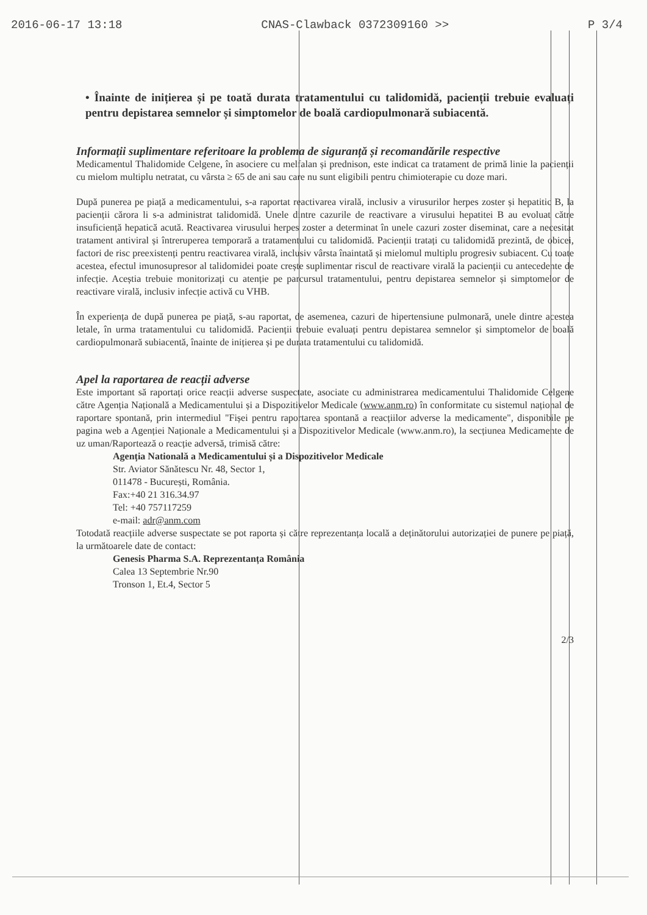2016-06-17 13:18 CNAS-Clawback 0372309160 >> P 3/4
• Înainte de inițierea și pe toată durata tratamentului cu talidomidă, pacienții trebuie evaluați pentru depistarea semnelor și simptomelor de boală cardiopulmonară subiacentă.
Informații suplimentare referitoare la problema de siguranță și recomandările respective
Medicamentul Thalidomide Celgene, în asociere cu melfalan și prednison, este indicat ca tratament de primă linie la pacienții cu mielom multiplu netratat, cu vârsta ≥ 65 de ani sau care nu sunt eligibili pentru chimioterapie cu doze mari.
După punerea pe piață a medicamentului, s-a raportat reactivarea virală, inclusiv a virusurilor herpes zoster și hepatitic B, la pacienții cărora li s-a administrat talidomidă. Unele dintre cazurile de reactivare a virusului hepatitei B au evoluat către insuficiență hepatică acută. Reactivarea virusului herpes zoster a determinat în unele cazuri zoster diseminat, care a necesitat tratament antiviral și întreruperea temporară a tratamentului cu talidomidă. Pacienții tratați cu talidomidă prezintă, de obicei, factori de risc preexistenți pentru reactivarea virală, inclusiv vârsta înaintată și mielomul multiplu progresiv subiacent. Cu toate acestea, efectul imunosupresor al talidomidei poate crește suplimentar riscul de reactivare virală la pacienții cu antecedente de infecție. Aceștia trebuie monitorizați cu atenție pe parcursul tratamentului, pentru depistarea semnelor și simptomelor de reactivare virală, inclusiv infecție activă cu VHB.
În experiența de după punerea pe piață, s-au raportat, de asemenea, cazuri de hipertensiune pulmonară, unele dintre acestea letale, în urma tratamentului cu talidomidă. Pacienții trebuie evaluați pentru depistarea semnelor și simptomelor de boală cardiopulmonară subiacentă, înainte de inițierea și pe durata tratamentului cu talidomidă.
Apel la raportarea de reacții adverse
Este important să raportați orice reacții adverse suspectate, asociate cu administrarea medicamentului Thalidomide Celgene către Agenția Națională a Medicamentului și a Dispozitivelor Medicale (www.anm.ro) în conformitate cu sistemul național de raportare spontană, prin intermediul "Fișei pentru raportarea spontană a reacțiilor adverse la medicamente", disponibile pe pagina web a Agenției Naționale a Medicamentului și a Dispozitivelor Medicale (www.anm.ro), la secțiunea Medicamente de uz uman/Raportează o reacție adversă, trimisă către:
Agenția Natională a Medicamentului și a Dispozitivelor Medicale
Str. Aviator Sănătescu Nr. 48, Sector 1,
011478 - București, România.
Fax:+40 21 316.34.97
Tel: +40 757117259
e-mail: adr@anm.com
Totodată reacțiile adverse suspectate se pot raporta și către reprezentanța locală a deținătorului autorizației de punere pe piață, la următoarele date de contact:
Genesis Pharma S.A. Reprezentanța România
Calea 13 Septembrie Nr.90
Tronson 1, Et.4, Sector 5
2/3